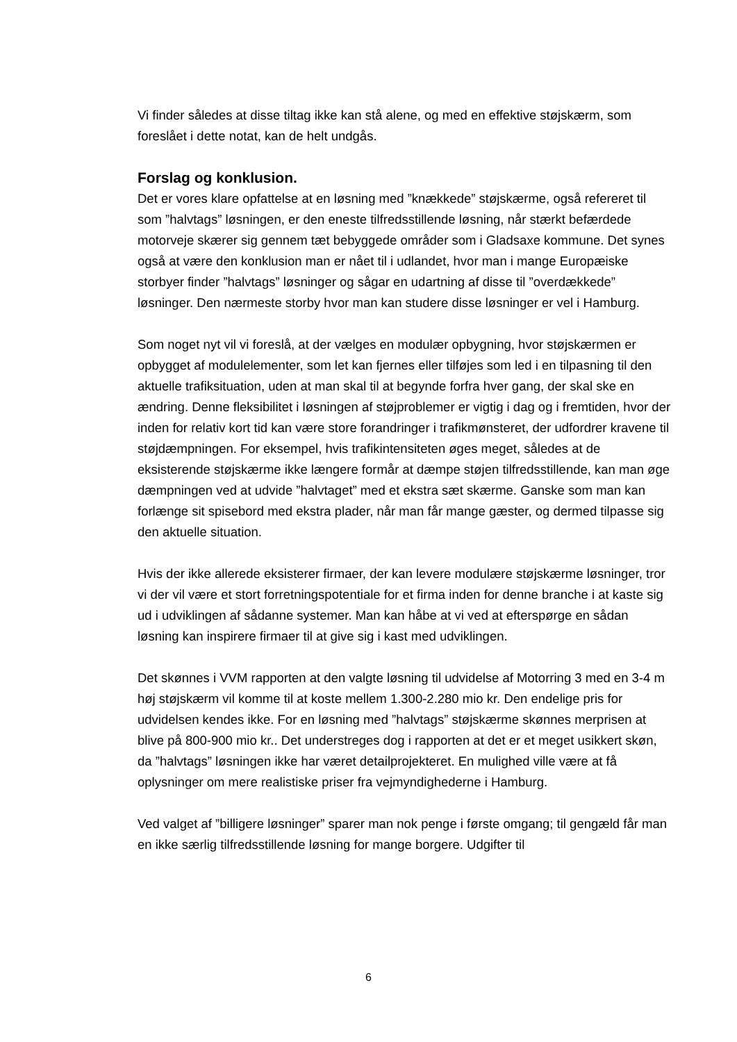Vi finder således at disse tiltag ikke kan stå alene, og med en effektive støjskærm, som foreslået i dette notat, kan de helt undgås.
Forslag og konklusion.
Det er vores klare opfattelse at en løsning med ”knækkede” støjskærme, også refereret til som ”halvtags” løsningen, er den eneste tilfredsstillende løsning, når stærkt befærdede motorveje skærer sig gennem tæt bebyggede områder som i Gladsaxe kommune. Det synes også at være den konklusion man er nået til i udlandet, hvor man i mange Europæiske storbyer finder ”halvtags” løsninger og sågar en udartning af disse til ”overdækkede” løsninger. Den nærmeste storby hvor man kan studere disse løsninger er vel i Hamburg.
Som noget nyt vil vi foreslå, at der vælges en modulær opbygning, hvor støjskærmen er opbygget af modulelementer, som let kan fjernes eller tilføjes som led i en tilpasning til den aktuelle trafiksituation, uden at man skal til at begynde forfra hver gang, der skal ske en ændring. Denne fleksibilitet i løsningen af støjproblemer er vigtig i dag og i fremtiden, hvor der inden for relativ kort tid kan være store forandringer i trafikmønsteret, der udfordrer kravene til støjdæmpningen. For eksempel, hvis trafikintensiteten øges meget, således at de eksisterende støjskærme ikke længere formår at dæmpe støjen tilfredsstillende, kan man øge dæmpningen ved at udvide ”halvtaget” med et ekstra sæt skærme. Ganske som man kan forlænge sit spisebord med ekstra plader, når man får mange gæster, og dermed tilpasse sig den aktuelle situation.
Hvis der ikke allerede eksisterer firmaer, der kan levere modulære støjskærme løsninger, tror vi der vil være et stort forretningspotentiale for et firma inden for denne branche i at kaste sig ud i udviklingen af sådanne systemer. Man kan håbe at vi ved at efterspørge en sådan løsning kan inspirere firmaer til at give sig i kast med udviklingen.
Det skønnes i VVM rapporten at den valgte løsning til udvidelse af Motorring 3 med en 3-4 m høj støjskærm vil komme til at koste mellem 1.300-2.280 mio kr. Den endelige pris for udvidelsen kendes ikke. For en løsning med ”halvtags” støjskærme skønnes merprisen at blive på 800-900 mio kr.. Det understreges dog i rapporten at det er et meget usikkert skøn, da ”halvtags” løsningen ikke har været detailprojekteret. En mulighed ville være at få oplysninger om mere realistiske priser fra vejmyndighederne i Hamburg.
Ved valget af ”billigere løsninger” sparer man nok penge i første omgang; til gengæld får man en ikke særlig tilfredsstillende løsning for mange borgere. Udgifter til
6